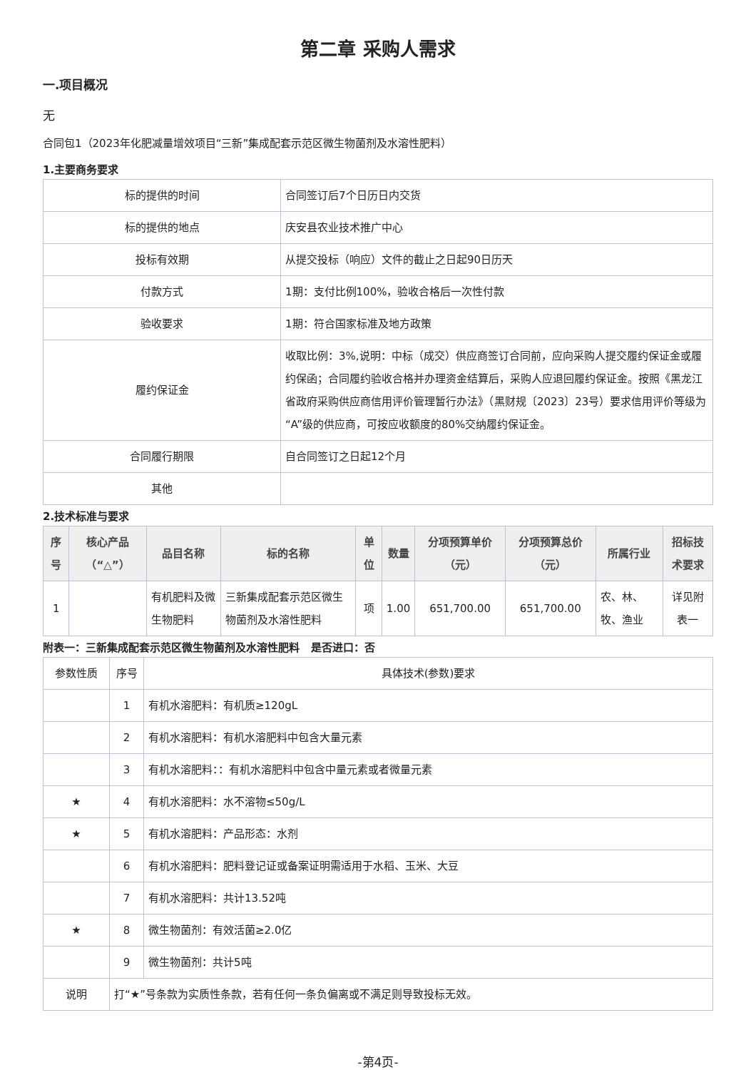第二章 采购人需求
一.项目概况
无
合同包1（2023年化肥减量增效项目“三新”集成配套示范区微生物菌剂及水溶性肥料）
1.主要商务要求
| 标的提供的时间 | 合同签订后7个日历日内交货 |
| 标的提供的地点 | 庆安县农业技术推广中心 |
| 投标有效期 | 从提交投标（响应）文件的截止之日起90日历天 |
| 付款方式 | 1期：支付比例100%，验收合格后一次性付款 |
| 验收要求 | 1期：符合国家标准及地方政策 |
| 履约保证金 | 收取比例：3%,说明：中标（成交）供应商签订合同前，应向采购人提交履约保证金或履约保函；合同履约验收合格并办理资金结算后，采购人应退回履约保证金。按照《黑龙江省政府采购供应商信用评价管理暂行办法》（黑财规〔2023〕23号）要求信用评价等级为“A”级的供应商，可按应收额度的80%交纳履约保证金。 |
| 合同履行期限 | 自合同签订之日起12个月 |
| 其他 | |
2.技术标准与要求
| 序号 | 核心产品（“△”） | 品目名称 | 标的名称 | 单位 | 数量 | 分项预算单价（元） | 分项预算总价（元） | 所属行业 | 招标技术要求 |
| --- | --- | --- | --- | --- | --- | --- | --- | --- | --- |
| 1 | | 有机肥料及微生物肥料 | 三新集成配套示范区微生物菌剂及水溶性肥料 | 项 | 1.00 | 651,700.00 | 651,700.00 | 农、林、牧、渔业 | 详见附表一 |
附表一：三新集成配套示范区微生物菌剂及水溶性肥料 是否进口：否
| 参数性质 | 序号 | 具体技术(参数)要求 |
| | 1 | 有机水溶肥料：有机质≥120gL |
| | 2 | 有机水溶肥料：有机水溶肥料中包含大量元素 |
| | 3 | 有机水溶肥料：：有机水溶肥料中包含中量元素或者微量元素 |
| ★ | 4 | 有机水溶肥料：水不溶物≤50g/L |
| ★ | 5 | 有机水溶肥料：产品形态：水剂 |
| | 6 | 有机水溶肥料：肥料登记证或备案证明需适用于水稻、玉米、大豆 |
| | 7 | 有机水溶肥料：共计13.52吨 |
| ★ | 8 | 微生物菌剂：有效活菌≥2.0亿 |
| | 9 | 微生物菌剂：共计5吨 |
| 说明 | 打“★”号条款为实质性条款，若有任何一条负偏离或不满足则导致投标无效。 | |
-第4页-